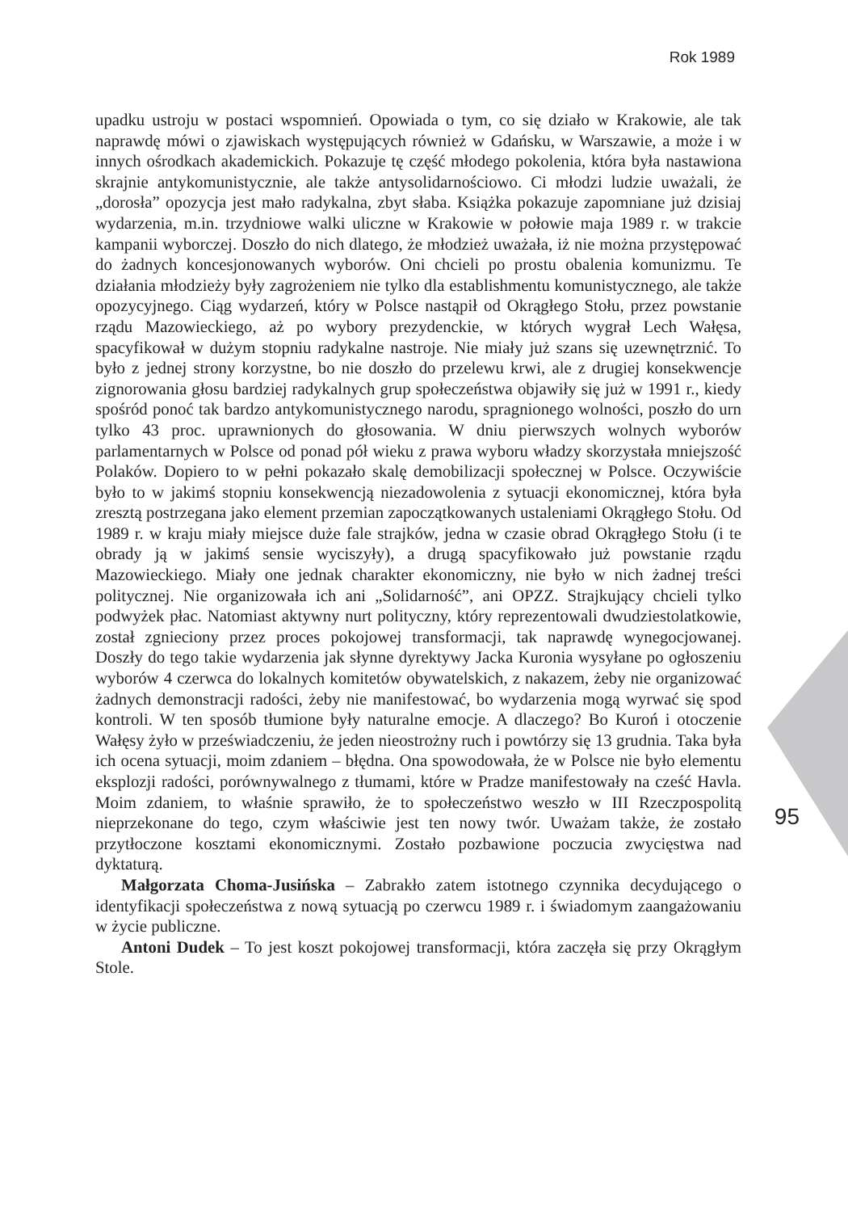Rok 1989
upadku ustroju w postaci wspomnień. Opowiada o tym, co się działo w Krakowie, ale tak naprawdę mówi o zjawiskach występujących również w Gdańsku, w Warszawie, a może i w innych ośrodkach akademickich. Pokazuje tę część młodego pokolenia, która była nastawiona skrajnie antykomunistycznie, ale także antysolidarnościowo. Ci młodzi ludzie uważali, że „dorosła” opozycja jest mało radykalna, zbyt słaba. Książka pokazuje zapomniane już dzisiaj wydarzenia, m.in. trzydniowe walki uliczne w Krakowie w połowie maja 1989 r. w trakcie kampanii wyborczej. Doszło do nich dlatego, że młodzież uważała, iż nie można przystępować do żadnych koncesjonowanych wyborów. Oni chcieli po prostu obalenia komunizmu. Te działania młodzieży były zagrożeniem nie tylko dla establishmentu komunistycznego, ale także opozycyjnego. Ciąg wydarzeń, który w Polsce nastąpił od Okrągłego Stołu, przez powstanie rządu Mazowieckiego, aż po wybory prezydenckie, w których wygrał Lech Wałęsa, spacyfikował w dużym stopniu radykalne nastroje. Nie miały już szans się uzewnętrznić. To było z jednej strony korzystne, bo nie doszło do przelewu krwi, ale z drugiej konsekwencje zignorowania głosu bardziej radykalnych grup społeczeństwa objawiły się już w 1991 r., kiedy spośród ponoć tak bardzo antykomunistycznego narodu, spragnionego wolności, poszło do urn tylko 43 proc. uprawnionych do głosowania. W dniu pierwszych wolnych wyborów parlamentarnych w Polsce od ponad pół wieku z prawa wyboru władzy skorzystała mniejszość Polaków. Dopiero to w pełni pokazało skalę demobilizacji społecznej w Polsce. Oczywiście było to w jakimś stopniu konsekwencją niezadowolenia z sytuacji ekonomicznej, która była zresztą postrzegana jako element przemian zapoczątkowanych ustaleniami Okrągłego Stołu. Od 1989 r. w kraju miały miejsce duże fale strajków, jedna w czasie obrad Okrągłego Stołu (i te obrady ją w jakimś sensie wyciszyły), a drugą spacyfikowało już powstanie rządu Mazowieckiego. Miały one jednak charakter ekonomiczny, nie było w nich żadnej treści politycznej. Nie organizowała ich ani „Solidarność”, ani OPZZ. Strajkujący chcieli tylko podwyżek płac. Natomiast aktywny nurt polityczny, który reprezentowali dwudziestolatkowie, został zgnieciony przez proces pokojowej transformacji, tak naprawdę wynegocjowanej. Doszły do tego takie wydarzenia jak słynne dyrektywy Jacka Kuronia wysyłane po ogłoszeniu wyborów 4 czerwca do lokalnych komitetów obywatelskich, z nakazem, żeby nie organizować żadnych demonstracji radości, żeby nie manifestować, bo wydarzenia mogą wyrwać się spod kontroli. W ten sposób tłumione były naturalne emocje. A dlaczego? Bo Kuroń i otoczenie Wałęsy żyło w przeświadczeniu, że jeden nieostrożny ruch i powtórzy się 13 grudnia. Taka była ich ocena sytuacji, moim zdaniem – błędna. Ona spowodowała, że w Polsce nie było elementu eksplozji radości, porównywalnego z tłumami, które w Pradze manifestowały na cześć Havla. Moim zdaniem, to właśnie sprawiło, że to społeczeństwo weszło w III Rzeczpospolitą nieprzekonane do tego, czym właściwie jest ten nowy twór. Uważam także, że zostało przytłoczone kosztami ekonomicznymi. Zostało pozbawione poczucia zwycięstwa nad dyktaturą.
Małgorzata Choma-Jusińska – Zabrakło zatem istotnego czynnika decydującego o identyfikacji społeczeństwa z nową sytuacją po czerwcu 1989 r. i świadomym zaangażowaniu w życie publiczne.
Antoni Dudek – To jest koszt pokojowej transformacji, która zaczęła się przy Okrągłym Stole.
95